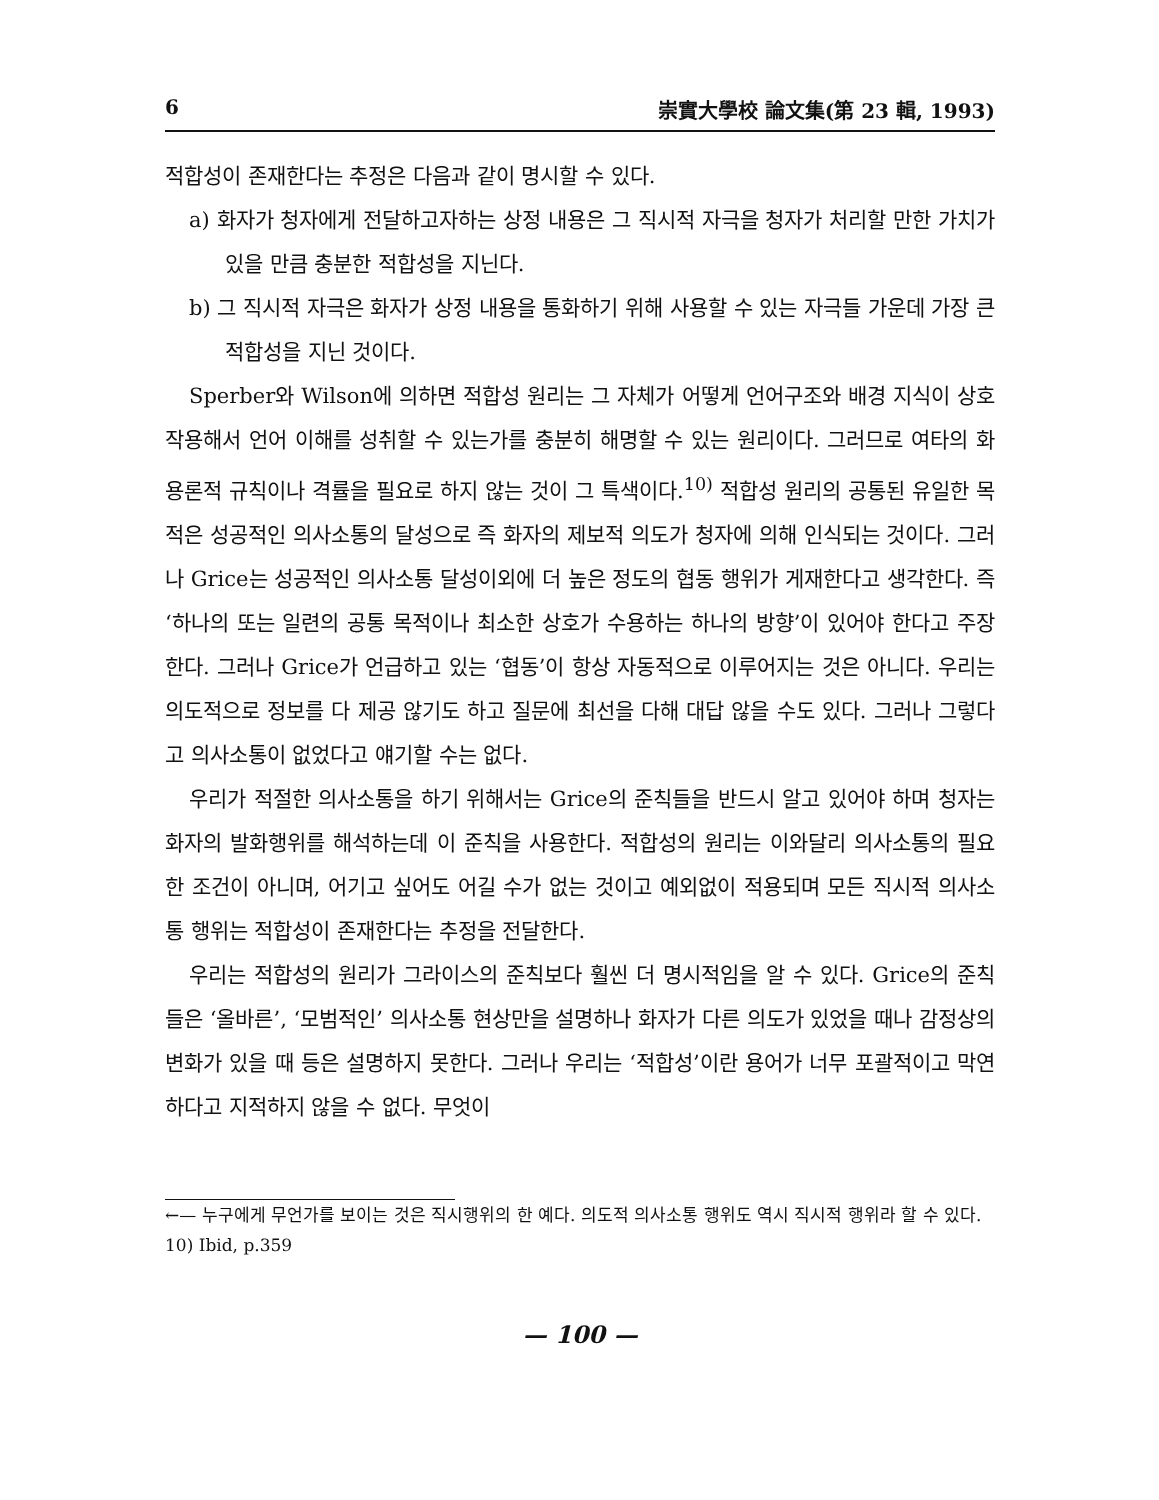6 崇實大學校 論文集(第 23 輯, 1993)
적합성이 존재한다는 추정은 다음과 같이 명시할 수 있다.
a) 화자가 청자에게 전달하고자하는 상정 내용은 그 직시적 자극을 청자가 처리할 만한 가치가 있을 만큼 충분한 적합성을 지닌다.
b) 그 직시적 자극은 화자가 상정 내용을 통화하기 위해 사용할 수 있는 자극들 가운데 가장 큰 적합성을 지닌 것이다.
Sperber와 Wilson에 의하면 적합성 원리는 그 자체가 어떻게 언어구조와 배경 지식이 상호 작용해서 언어 이해를 성취할 수 있는가를 충분히 해명할 수 있는 원리이다. 그러므로 여타의 화용론적 규칙이나 격률을 필요로 하지 않는 것이 그 특색이다.<sup>10)</sup> 적합성 원리의 공통된 유일한 목적은 성공적인 의사소통의 달성으로 즉 화자의 제보적 의도가 청자에 의해 인식되는 것이다. 그러나 Grice는 성공적인 의사소통 달성이외에 더 높은 정도의 협동 행위가 게재한다고 생각한다. 즉 ‘하나의 또는 일련의 공통 목적이나 최소한 상호가 수용하는 하나의 방향’이 있어야 한다고 주장한다. 그러나 Grice가 언급하고 있는 ‘협동’이 항상 자동적으로 이루어지는 것은 아니다. 우리는 의도적으로 정보를 다 제공 않기도 하고 질문에 최선을 다해 대답 않을 수도 있다. 그러나 그렇다고 의사소통이 없었다고 얘기할 수는 없다.
우리가 적절한 의사소통을 하기 위해서는 Grice의 준칙들을 반드시 알고 있어야 하며 청자는 화자의 발화행위를 해석하는데 이 준칙을 사용한다. 적합성의 원리는 이와달리 의사소통의 필요한 조건이 아니며, 어기고 싶어도 어길 수가 없는 것이고 예외없이 적용되며 모든 직시적 의사소통 행위는 적합성이 존재한다는 추정을 전달한다.
우리는 적합성의 원리가 그라이스의 준칙보다 훨씬 더 명시적임을 알 수 있다. Grice의 준칙들은 ‘올바른’, ‘모범적인’ 의사소통 현상만을 설명하나 화자가 다른 의도가 있었을 때나 감정상의 변화가 있을 때 등은 설명하지 못한다. 그러나 우리는 ‘적합성’이란 용어가 너무 포괄적이고 막연하다고 지적하지 않을 수 없다. 무엇이
←— 누구에게 무언가를 보이는 것은 직시행위의 한 예다. 의도적 의사소통 행위도 역시 직시적 행위라 할 수 있다.
10) Ibid, p.359
— 100 —